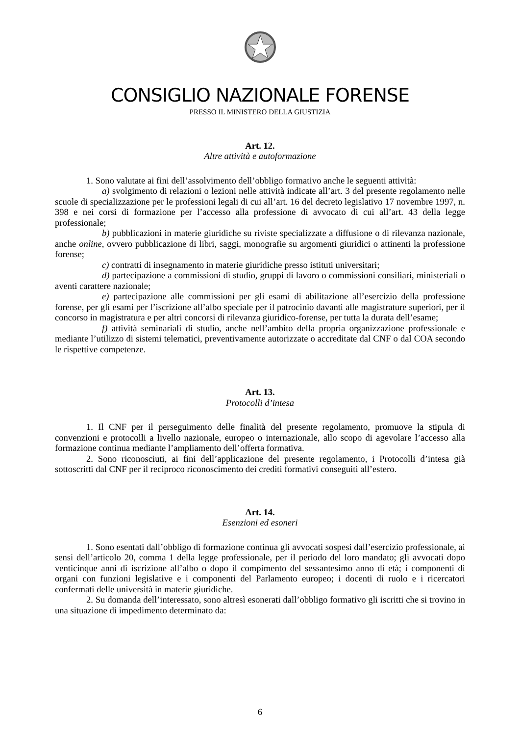CONSIGLIO NAZIONALE FORENSE
PRESSO IL MINISTERO DELLA GIUSTIZIA
Art. 12.
Altre attività e autoformazione
1. Sono valutate ai fini dell’assolvimento dell’obbligo formativo anche le seguenti attività:
a) svolgimento di relazioni o lezioni nelle attività indicate all’art. 3 del presente regolamento nelle scuole di specializzazione per le professioni legali di cui all’art. 16 del decreto legislativo 17 novembre 1997, n. 398 e nei corsi di formazione per l’accesso alla professione di avvocato di cui all’art. 43 della legge professionale;
b) pubblicazioni in materie giuridiche su riviste specializzate a diffusione o di rilevanza nazionale, anche online, ovvero pubblicazione di libri, saggi, monografie su argomenti giuridici o attinenti la professione forense;
c) contratti di insegnamento in materie giuridiche presso istituti universitari;
d) partecipazione a commissioni di studio, gruppi di lavoro o commissioni consiliari, ministeriali o aventi carattere nazionale;
e) partecipazione alle commissioni per gli esami di abilitazione all’esercizio della professione forense, per gli esami per l’iscrizione all’albo speciale per il patrocinio davanti alle magistrature superiori, per il concorso in magistratura e per altri concorsi di rilevanza giuridico-forense, per tutta la durata dell’esame;
f) attività seminariali di studio, anche nell’ambito della propria organizzazione professionale e mediante l’utilizzo di sistemi telematici, preventivamente autorizzate o accreditate dal CNF o dal COA secondo le rispettive competenze.
Art. 13.
Protocolli d’intesa
1. Il CNF per il perseguimento delle finalità del presente regolamento, promuove la stipula di convenzioni e protocolli a livello nazionale, europeo o internazionale, allo scopo di agevolare l’accesso alla formazione continua mediante l’ampliamento dell’offerta formativa.
2. Sono riconosciuti, ai fini dell’applicazione del presente regolamento, i Protocolli d’intesa già sottoscritti dal CNF per il reciproco riconoscimento dei crediti formativi conseguiti all’estero.
Art. 14.
Esenzioni ed esoneri
1. Sono esentati dall’obbligo di formazione continua gli avvocati sospesi dall’esercizio professionale, ai sensi dell’articolo 20, comma 1 della legge professionale, per il periodo del loro mandato; gli avvocati dopo venticinque anni di iscrizione all’albo o dopo il compimento del sessantesimo anno di età; i componenti di organi con funzioni legislative e i componenti del Parlamento europeo; i docenti di ruolo e i ricercatori confermati delle università in materie giuridiche.
2. Su domanda dell’interessato, sono altresì esonerati dall’obbligo formativo gli iscritti che si trovino in una situazione di impedimento determinato da:
6